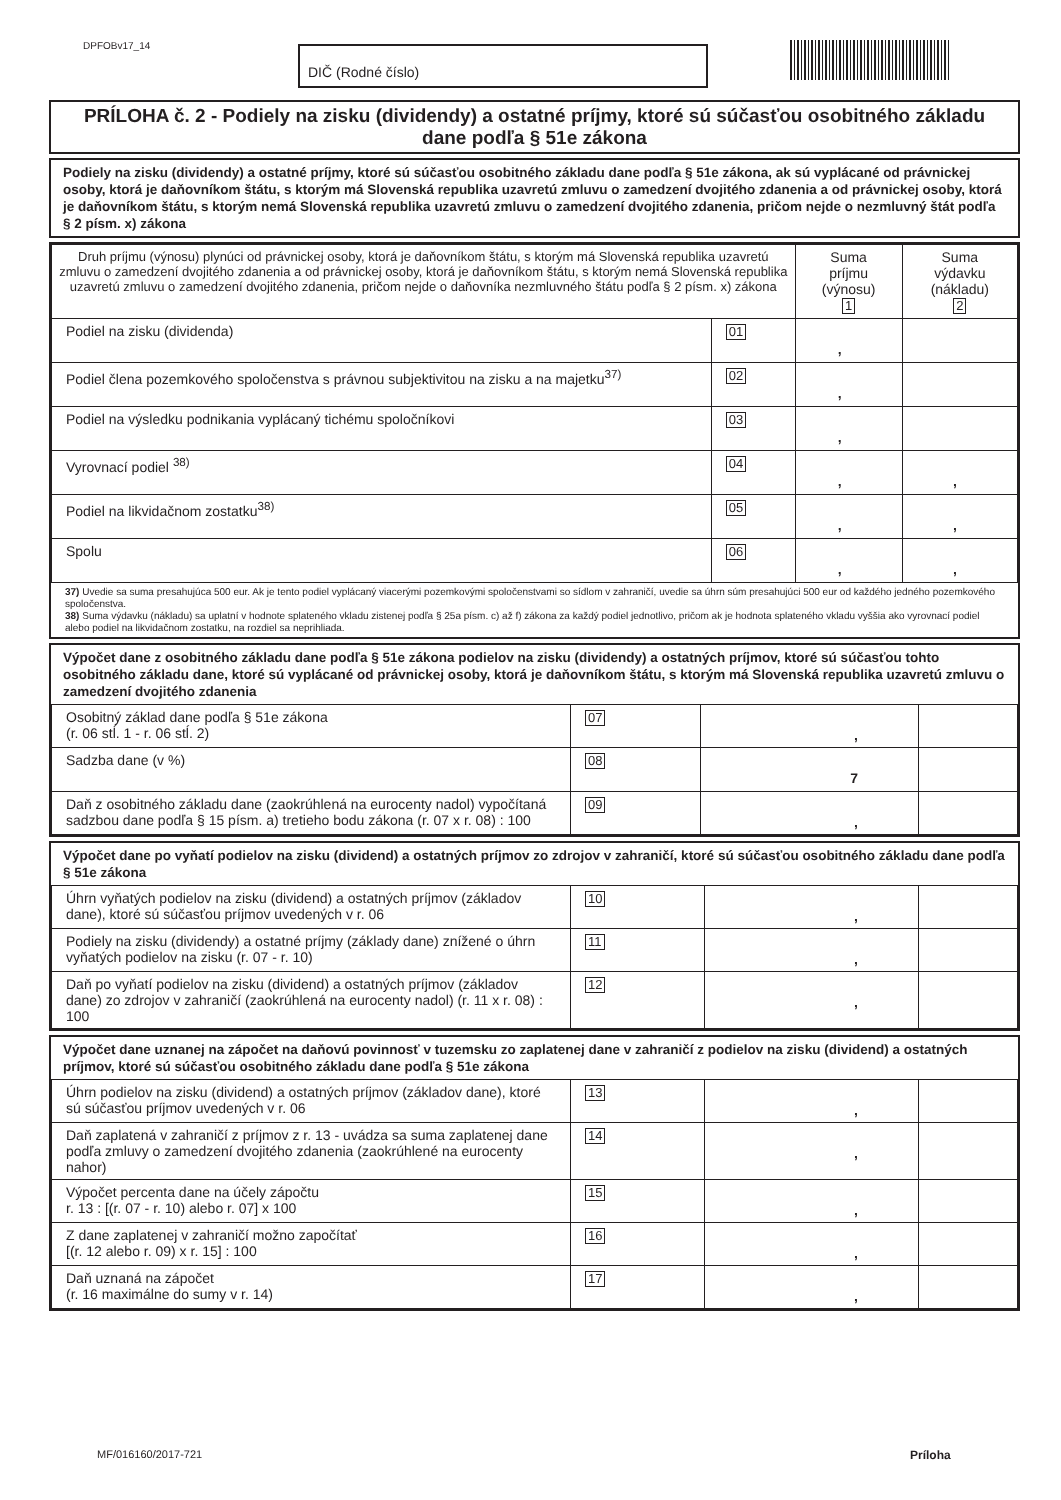DPFOBv17_14
DIČ (Rodné číslo)
PRÍLOHA č. 2 - Podiely na zisku (dividendy) a ostatné príjmy, ktoré sú súčasťou osobitného základu dane podľa § 51e zákona
Podiely na zisku (dividendy) a ostatné príjmy, ktoré sú súčasťou osobitného základu dane podľa § 51e zákona, ak sú vyplácané od právnickej osoby, ktorá je daňovníkom štátu, s ktorým má Slovenská republika uzavretú zmluvu o zamedzení dvojitého zdanenia a od právnickej osoby, ktorá je daňovníkom štátu, s ktorým nemá Slovenská republika uzavretú zmluvu o zamedzení dvojitého zdanenia, pričom nejde o nezmluvný štát podľa § 2 písm. x) zákona
| Druh príjmu (výnosu) plynúci od právnickej osoby, ktorá je daňovníkom štátu, s ktorým má Slovenská republika uzavretú zmluvu o zamedzení dvojitého zdanenia a od právnickej osoby, ktorá je daňovníkom štátu, s ktorým nemá Slovenská republika uzavretú zmluvu o zamedzení dvojitého zdanenia, pričom nejde o daňovníka nezmluvného štátu podľa § 2 písm. x) zákona | | Suma príjmu (výnosu) 1 | Suma výdavku (nákladu) 2 |
| --- | --- | --- | --- |
| Podiel na zisku (dividenda) | 01 | , | |
| Podiel člena pozemkového spoločenstva s právnou subjektivitou na zisku a na majetku<sup>37)</sup> | 02 | , | |
| Podiel na výsledku podnikania vyplácaný tichému spoločníkovi | 03 | , | |
| Vyrovnací podiel <sup>38)</sup> | 04 | , | , |
| Podiel na likvidačnom zostatku<sup>38)</sup> | 05 | , | , |
| Spolu | 06 | , | , |
37) Uvedie sa suma presahujúca 500 eur. Ak je tento podiel vyplácaný viacerými pozemkovými spoločenstvami so sídlom v zahraničí, uvedie sa úhrn súm presahujúci 500 eur od každého jedného pozemkového spoločenstva.
38) Suma výdavku (nákladu) sa uplatní v hodnote splateného vkladu zistenej podľa § 25a písm. c) až f) zákona za každý podiel jednotlivo, pričom ak je hodnota splateného vkladu vyššia ako vyrovnací podiel alebo podiel na likvidačnom zostatku, na rozdiel sa neprihliada.
Výpočet dane z osobitného základu dane podľa § 51e zákona podielov na zisku (dividendy) a ostatných príjmov, ktoré sú súčasťou tohto osobitného základu dane, ktoré sú vyplácané od právnickej osoby, ktorá je daňovníkom štátu, s ktorým má Slovenská republika uzavretú zmluvu o zamedzení dvojitého zdanenia
| Osobitný základ dane podľa § 51e zákona (r. 06 stĺ. 1 - r. 06 stĺ. 2) | 07 | , | |
| Sadzba dane (v %) | 08 | 7 | |
| Daň z osobitného základu dane (zaokrúhlená na eurocenty nadol) vypočítaná sadzbou dane podľa § 15 písm. a) tretieho bodu zákona (r. 07 x r. 08) : 100 | 09 | , | |
Výpočet dane po vyňatí podielov na zisku (dividend) a ostatných príjmov zo zdrojov v zahraničí, ktoré sú súčasťou osobitného základu dane podľa § 51e zákona
| Úhrn vyňatých podielov na zisku (dividend) a ostatných príjmov (základov dane), ktoré sú súčasťou príjmov uvedených v r. 06 | 10 | , | |
| Podiely na zisku (dividendy) a ostatné príjmy (základy dane) znížené o úhrn vyňatých podielov na zisku (r. 07 - r. 10) | 11 | , | |
| Daň po vyňatí podielov na zisku (dividend) a ostatných príjmov (základov dane) zo zdrojov v zahraničí (zaokrúhlená na eurocenty nadol) (r. 11 x r. 08) : 100 | 12 | , | |
Výpočet dane uznanej na zápočet na daňovú povinnosť v tuzemsku zo zaplatenej dane v zahraničí z podielov na zisku (dividend) a ostatných príjmov, ktoré sú súčasťou osobitného základu dane podľa § 51e zákona
| Úhrn podielov na zisku (dividend) a ostatných príjmov (základov dane), ktoré sú súčasťou príjmov uvedených v r. 06 | 13 | , | |
| Daň zaplatená v zahraničí z príjmov z r. 13 - uvádza sa suma zaplatenej dane podľa zmluvy o zamedzení dvojitého zdanenia (zaokrúhlené na eurocenty nahor) | 14 | , | |
| Výpočet percenta dane na účely zápočtu r. 13 : [(r. 07 - r. 10) alebo r. 07] x 100 | 15 | , | |
| Z dane zaplatenej v zahraničí možno započítať [(r. 12 alebo r. 09) x r. 15] : 100 | 16 | , | |
| Daň uznaná na zápočet (r. 16 maximálne do sumy v r. 14) | 17 | , | |
MF/016160/2017-721 Príloha